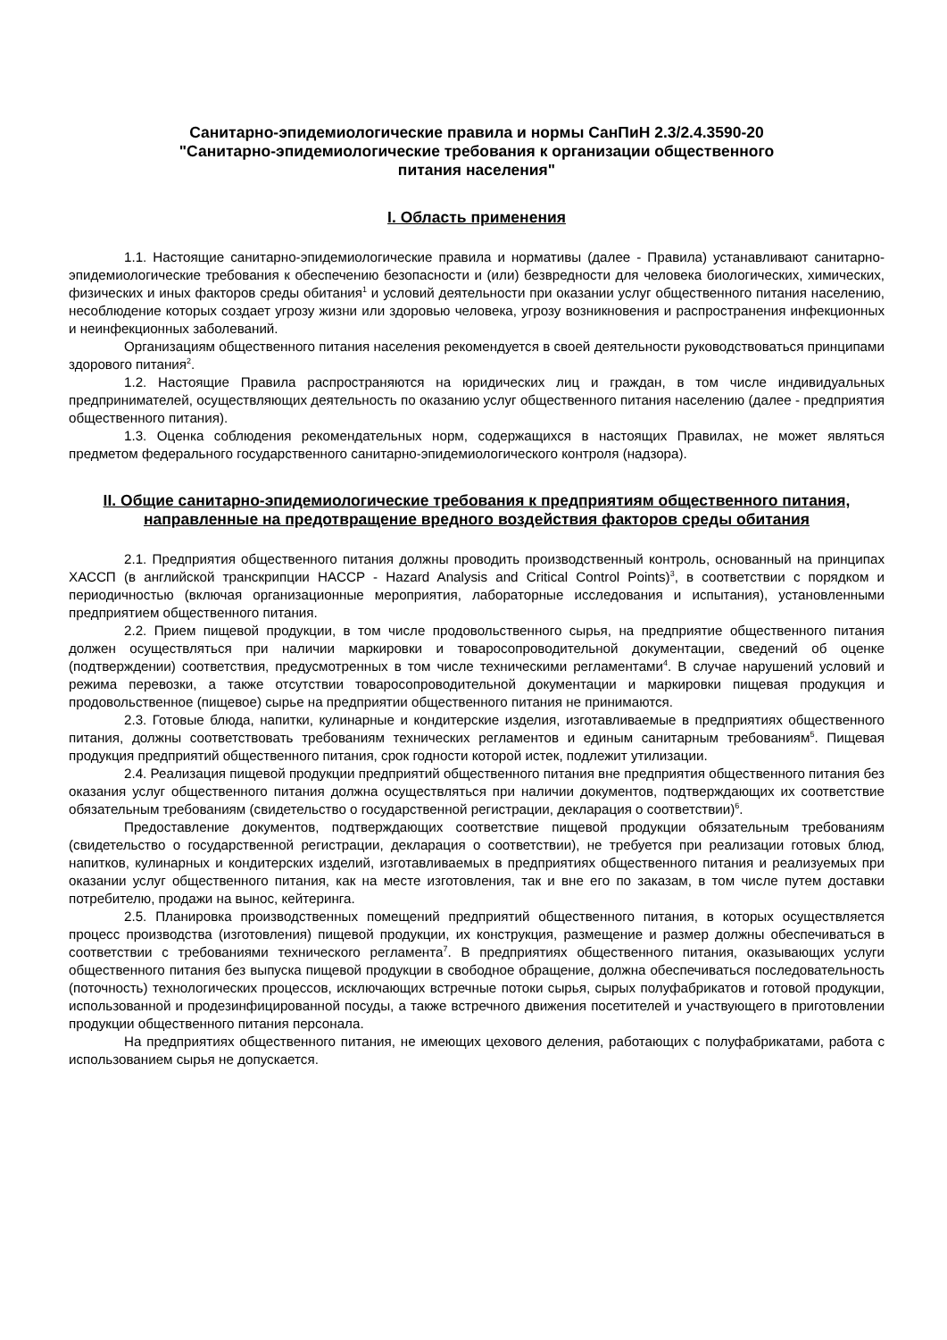Санитарно-эпидемиологические правила и нормы СанПиН 2.3/2.4.3590-20
"Санитарно-эпидемиологические требования к организации общественного
питания населения"
I. Область применения
1.1. Настоящие санитарно-эпидемиологические правила и нормативы (далее - Правила) устанавливают санитарно-эпидемиологические требования к обеспечению безопасности и (или) безвредности для человека биологических, химических, физических и иных факторов среды обитания<sup>1</sup> и условий деятельности при оказании услуг общественного питания населению, несоблюдение которых создает угрозу жизни или здоровью человека, угрозу возникновения и распространения инфекционных и неинфекционных заболеваний.
Организациям общественного питания населения рекомендуется в своей деятельности руководствоваться принципами здорового питания<sup>2</sup>.
1.2. Настоящие Правила распространяются на юридических лиц и граждан, в том числе индивидуальных предпринимателей, осуществляющих деятельность по оказанию услуг общественного питания населению (далее - предприятия общественного питания).
1.3. Оценка соблюдения рекомендательных норм, содержащихся в настоящих Правилах, не может являться предметом федерального государственного санитарно-эпидемиологического контроля (надзора).
II. Общие санитарно-эпидемиологические требования к предприятиям общественного питания, направленные на предотвращение вредного воздействия факторов среды обитания
2.1. Предприятия общественного питания должны проводить производственный контроль, основанный на принципах ХАССП (в английской транскрипции HACCP - Hazard Analysis and Critical Control Points)<sup>3</sup>, в соответствии с порядком и периодичностью (включая организационные мероприятия, лабораторные исследования и испытания), установленными предприятием общественного питания.
2.2. Прием пищевой продукции, в том числе продовольственного сырья, на предприятие общественного питания должен осуществляться при наличии маркировки и товаросопроводительной документации, сведений об оценке (подтверждении) соответствия, предусмотренных в том числе техническими регламентами<sup>4</sup>. В случае нарушений условий и режима перевозки, а также отсутствии товаросопроводительной документации и маркировки пищевая продукция и продовольственное (пищевое) сырье на предприятии общественного питания не принимаются.
2.3. Готовые блюда, напитки, кулинарные и кондитерские изделия, изготавливаемые в предприятиях общественного питания, должны соответствовать требованиям технических регламентов и единым санитарным требованиям<sup>5</sup>. Пищевая продукция предприятий общественного питания, срок годности которой истек, подлежит утилизации.
2.4. Реализация пищевой продукции предприятий общественного питания вне предприятия общественного питания без оказания услуг общественного питания должна осуществляться при наличии документов, подтверждающих их соответствие обязательным требованиям (свидетельство о государственной регистрации, декларация о соответствии)<sup>6</sup>.
Предоставление документов, подтверждающих соответствие пищевой продукции обязательным требованиям (свидетельство о государственной регистрации, декларация о соответствии), не требуется при реализации готовых блюд, напитков, кулинарных и кондитерских изделий, изготавливаемых в предприятиях общественного питания и реализуемых при оказании услуг общественного питания, как на месте изготовления, так и вне его по заказам, в том числе путем доставки потребителю, продажи на вынос, кейтеринга.
2.5. Планировка производственных помещений предприятий общественного питания, в которых осуществляется процесс производства (изготовления) пищевой продукции, их конструкция, размещение и размер должны обеспечиваться в соответствии с требованиями технического регламента<sup>7</sup>. В предприятиях общественного питания, оказывающих услуги общественного питания без выпуска пищевой продукции в свободное обращение, должна обеспечиваться последовательность (поточность) технологических процессов, исключающих встречные потоки сырья, сырых полуфабрикатов и готовой продукции, использованной и продезинфицированной посуды, а также встречного движения посетителей и участвующего в приготовлении продукции общественного питания персонала.
На предприятиях общественного питания, не имеющих цехового деления, работающих с полуфабрикатами, работа с использованием сырья не допускается.